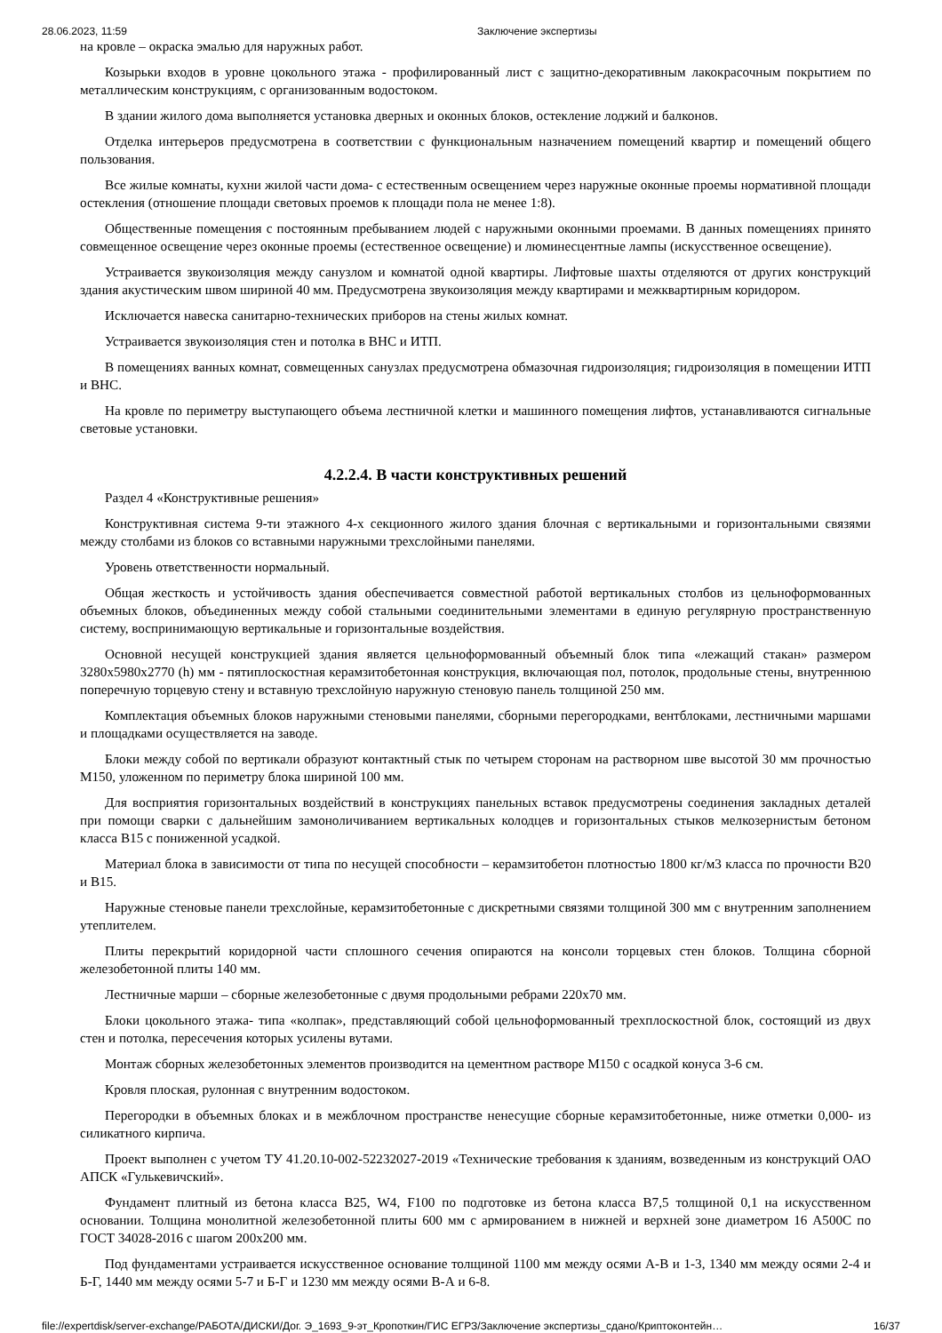28.06.2023, 11:59 Заключение экспертизы
на кровле – окраска эмалью для наружных работ.
Козырьки входов в уровне цокольного этажа - профилированный лист с защитно-декоративным лакокрасочным покрытием по металлическим конструкциям, с организованным водостоком.
В здании жилого дома выполняется установка дверных и оконных блоков, остекление лоджий и балконов.
Отделка интерьеров предусмотрена в соответствии с функциональным назначением помещений квартир и помещений общего пользования.
Все жилые комнаты, кухни жилой части дома- с естественным освещением через наружные оконные проемы нормативной площади остекления (отношение площади световых проемов к площади пола не менее 1:8).
Общественные помещения с постоянным пребыванием людей с наружными оконными проемами. В данных помещениях принято совмещенное освещение через оконные проемы (естественное освещение) и люминесцентные лампы (искусственное освещение).
Устраивается звукоизоляция между санузлом и комнатой одной квартиры. Лифтовые шахты отделяются от других конструкций здания акустическим швом шириной 40 мм. Предусмотрена звукоизоляция между квартирами и межквартирным коридором.
Исключается навеска санитарно-технических приборов на стены жилых комнат.
Устраивается звукоизоляция стен и потолка в ВНС и ИТП.
В помещениях ванных комнат, совмещенных санузлах предусмотрена обмазочная гидроизоляция; гидроизоляция в помещении ИТП и ВНС.
На кровле по периметру выступающего объема лестничной клетки и машинного помещения лифтов, устанавливаются сигнальные световые установки.
4.2.2.4. В части конструктивных решений
Раздел 4 «Конструктивные решения»
Конструктивная система 9-ти этажного 4-х секционного жилого здания блочная с вертикальными и горизонтальными связями между столбами из блоков со вставными наружными трехслойными панелями.
Уровень ответственности нормальный.
Общая жесткость и устойчивость здания обеспечивается совместной работой вертикальных столбов из цельноформованных объемных блоков, объединенных между собой стальными соединительными элементами в единую регулярную пространственную систему, воспринимающую вертикальные и горизонтальные воздействия.
Основной несущей конструкцией здания является цельноформованный объемный блок типа «лежащий стакан» размером 3280х5980х2770 (h) мм - пятиплоскостная керамзитобетонная конструкция, включающая пол, потолок, продольные стены, внутреннюю поперечную торцевую стену и вставную трехслойную наружную стеновую панель толщиной 250 мм.
Комплектация объемных блоков наружными стеновыми панелями, сборными перегородками, вентблоками, лестничными маршами и площадками осуществляется на заводе.
Блоки между собой по вертикали образуют контактный стык по четырем сторонам на растворном шве высотой 30 мм прочностью М150, уложенном по периметру блока шириной 100 мм.
Для восприятия горизонтальных воздействий в конструкциях панельных вставок предусмотрены соединения закладных деталей при помощи сварки с дальнейшим замоноличиванием вертикальных колодцев и горизонтальных стыков мелкозернистым бетоном класса В15 с пониженной усадкой.
Материал блока в зависимости от типа по несущей способности – керамзитобетон плотностью 1800 кг/м3 класса по прочности В20 и В15.
Наружные стеновые панели трехслойные, керамзитобетонные с дискретными связями толщиной 300 мм с внутренним заполнением утеплителем.
Плиты перекрытий коридорной части сплошного сечения опираются на консоли торцевых стен блоков. Толщина сборной железобетонной плиты 140 мм.
Лестничные марши – сборные железобетонные с двумя продольными ребрами 220х70 мм.
Блоки цокольного этажа- типа «колпак», представляющий собой цельноформованный трехплоскостной блок, состоящий из двух стен и потолка, пересечения которых усилены вутами.
Монтаж сборных железобетонных элементов производится на цементном растворе М150 с осадкой конуса 3-6 см.
Кровля плоская, рулонная с внутренним водостоком.
Перегородки в объемных блоках и в межблочном пространстве ненесущие сборные керамзитобетонные, ниже отметки 0,000- из силикатного кирпича.
Проект выполнен с учетом ТУ 41.20.10-002-52232027-2019 «Технические требования к зданиям, возведенным из конструкций ОАО АПСК «Гулькевичский».
Фундамент плитный из бетона класса В25, W4, F100 по подготовке из бетона класса В7,5 толщиной 0,1 на искусственном основании. Толщина монолитной железобетонной плиты 600 мм с армированием в нижней и верхней зоне диаметром 16 А500С по ГОСТ 34028-2016 с шагом 200х200 мм.
Под фундаментами устраивается искусственное основание толщиной 1100 мм между осями А-В и 1-3, 1340 мм между осями 2-4 и Б-Г, 1440 мм между осями 5-7 и Б-Г и 1230 мм между осями В-А и 6-8.
file://expertdisk/server-exchange/РАБОТА/ДИСКИ/Дог. Э_1693_9-эт_Кропоткин/ГИС ЕГРЗ/Заключение экспертизы_сдано/Криптоконтейн… 16/37